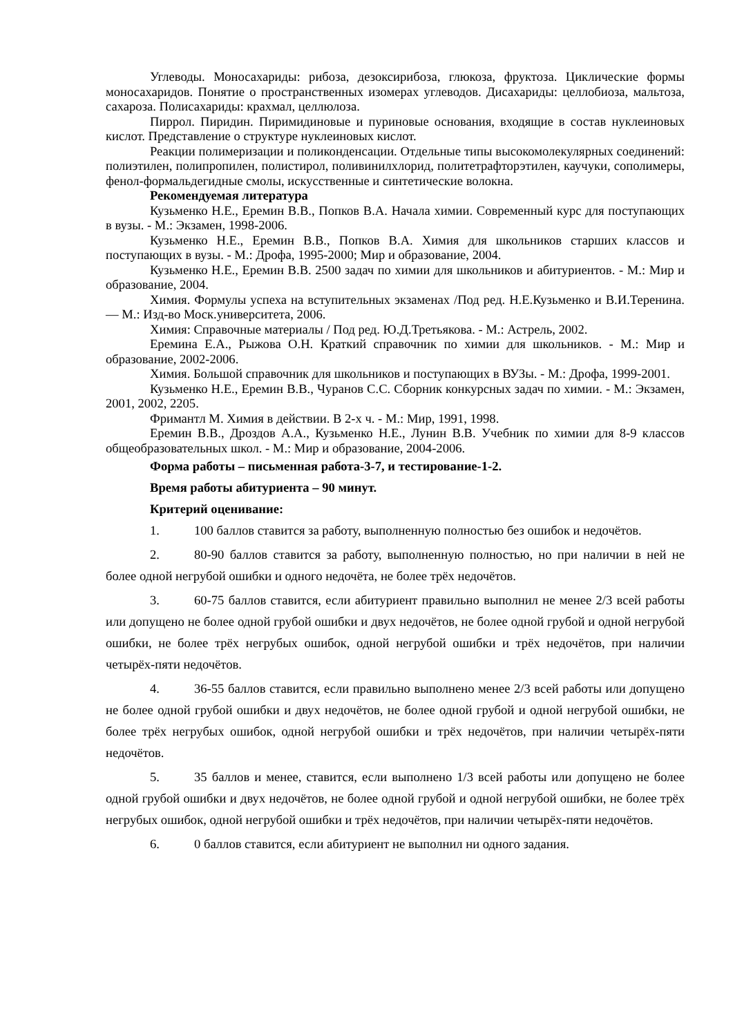Углеводы. Моносахариды: рибоза, дезоксирибоза, глюкоза, фруктоза. Циклические формы моносахаридов. Понятие о пространственных изомерах углеводов. Дисахариды: целлобиоза, мальтоза, сахароза. Полисахариды: крахмал, целлюлоза.
Пиррол. Пиридин. Пиримидиновые и пуриновые основания, входящие в состав нуклеиновых кислот. Представление о структуре нуклеиновых кислот.
Реакции полимеризации и поликонденсации. Отдельные типы высокомолекулярных соединений: полиэтилен, полипропилен, полистирол, поливинилхлорид, политетрафторэтилен, каучуки, сополимеры, фенол-формальдегидные смолы, искусственные и синтетические волокна.
Рекомендуемая литература
Кузьменко Н.Е., Еремин В.В., Попков В.А. Начала химии. Современный курс для поступающих в вузы. - М.: Экзамен, 1998-2006.
Кузьменко Н.Е., Еремин В.В., Попков В.А. Химия для школьников старших классов и поступающих в вузы. - М.: Дрофа, 1995-2000; Мир и образование, 2004.
Кузьменко Н.Е., Еремин В.В. 2500 задач по химии для школьников и абитуриентов. - М.: Мир и образование, 2004.
Химия. Формулы успеха на вступительных экзаменах /Под ред. Н.Е.Кузьменко и В.И.Теренина. — М.: Изд-во Моск.университета, 2006.
Химия: Справочные материалы / Под ред. Ю.Д.Третьякова. - М.: Астрель, 2002.
Еремина Е.А., Рыжова О.Н. Краткий справочник по химии для школьников. - М.: Мир и образование, 2002-2006.
Химия. Большой справочник для школьников и поступающих в ВУЗы. - М.: Дрофа, 1999-2001.
Кузьменко Н.Е., Еремин В.В., Чуранов С.С. Сборник конкурсных задач по химии. - М.: Экзамен, 2001, 2002, 2205.
Фримантл М. Химия в действии. В 2-х ч. - М.: Мир, 1991, 1998.
Еремин В.В., Дроздов А.А., Кузьменко Н.Е., Лунин В.В. Учебник по химии для 8-9 классов общеобразовательных школ. - М.: Мир и образование, 2004-2006.
Форма работы – письменная работа-3-7, и тестирование-1-2.
Время работы абитуриента – 90 минут.
Критерий оценивание:
1. 100 баллов ставится за работу, выполненную полностью без ошибок и недочётов.
2. 80-90 баллов ставится за работу, выполненную полностью, но при наличии в ней не более одной негрубой ошибки и одного недочёта, не более трёх недочётов.
3. 60-75 баллов ставится, если абитуриент правильно выполнил не менее 2/3 всей работы или допущено не более одной грубой ошибки и двух недочётов, не более одной грубой и одной негрубой ошибки, не более трёх негрубых ошибок, одной негрубой ошибки и трёх недочётов, при наличии четырёх-пяти недочётов.
4. 36-55 баллов ставится, если правильно выполнено менее 2/3 всей работы или допущено не более одной грубой ошибки и двух недочётов, не более одной грубой и одной негрубой ошибки, не более трёх негрубых ошибок, одной негрубой ошибки и трёх недочётов, при наличии четырёх-пяти недочётов.
5. 35 баллов и менее, ставится, если выполнено 1/3 всей работы или допущено не более одной грубой ошибки и двух недочётов, не более одной грубой и одной негрубой ошибки, не более трёх негрубых ошибок, одной негрубой ошибки и трёх недочётов, при наличии четырёх-пяти недочётов.
6. 0 баллов ставится, если абитуриент не выполнил ни одного задания.